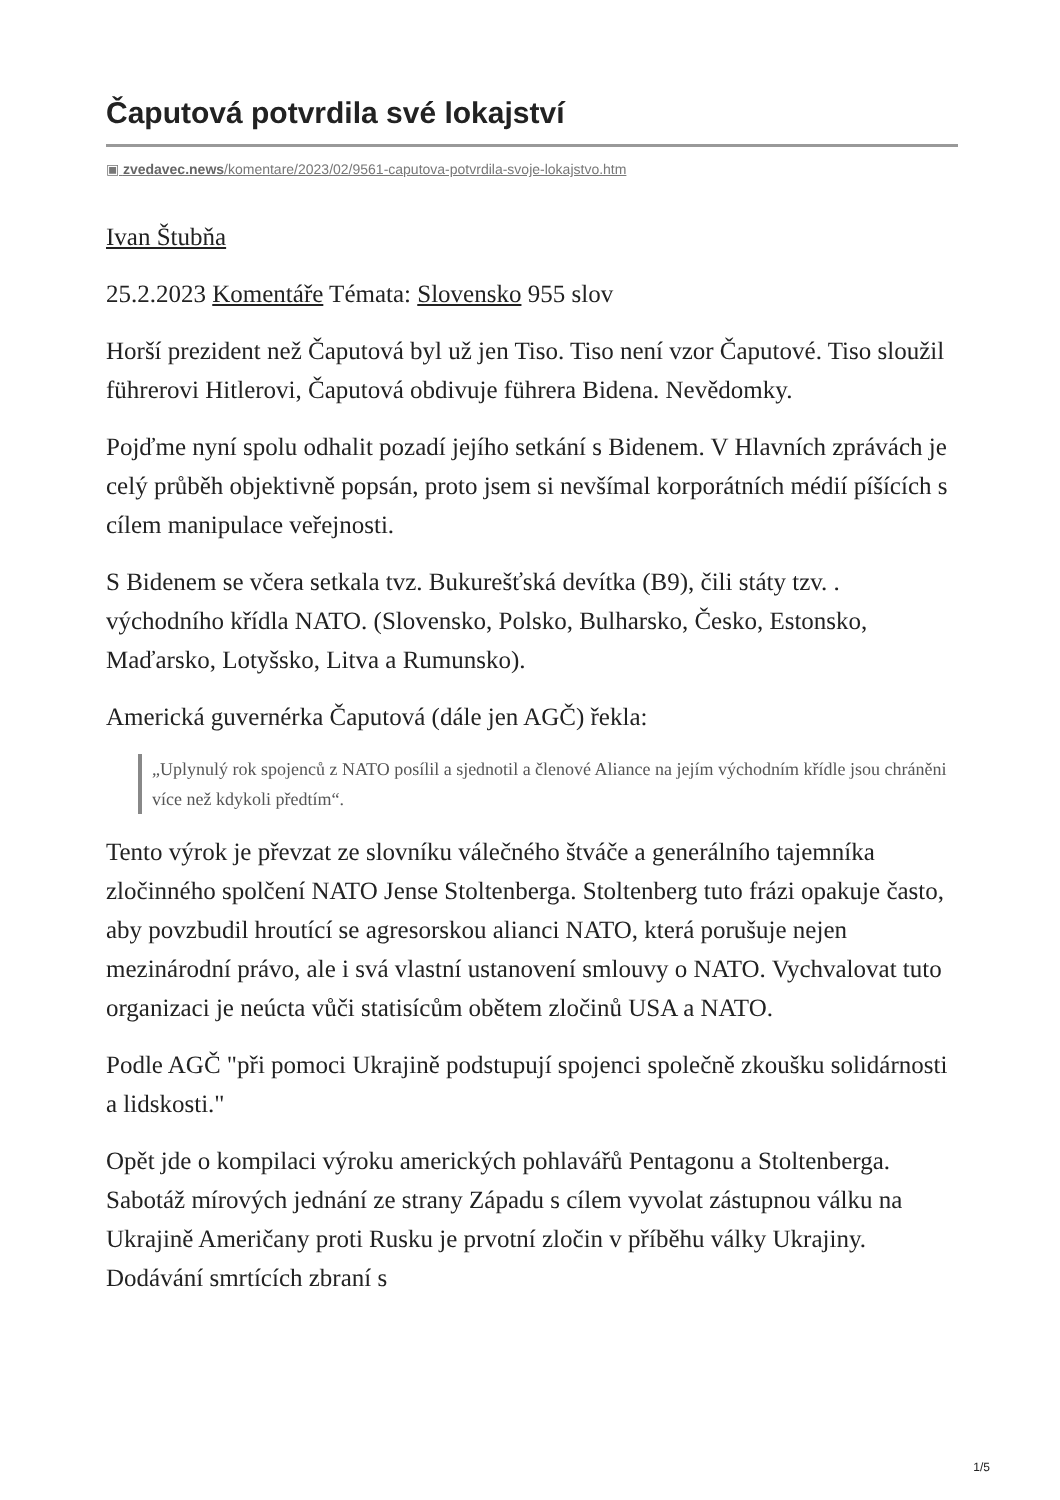Čaputová potvrdila své lokajství
▣ zvedavec.news/komentare/2023/02/9561-caputova-potvrdila-svoje-lokajstvo.htm
Ivan Štubňa
25.2.2023 Komentáře Témata: Slovensko 955 slov
Horší prezident než Čaputová byl už jen Tiso. Tiso není vzor Čaputové. Tiso sloužil führerovi Hitlerovi, Čaputová obdivuje führera Bidena. Nevědomky.
Pojďme nyní spolu odhalit pozadí jejího setkání s Bidenem. V Hlavních zprávách je celý průběh objektivně popsán, proto jsem si nevšímal korporátních médií píšících s cílem manipulace veřejnosti.
S Bidenem se včera setkala tvz. Bukurešťská devítka (B9), čili státy tzv. . východního křídla NATO. (Slovensko, Polsko, Bulharsko, Česko, Estonsko, Maďarsko, Lotyšsko, Litva a Rumunsko).
Americká guvernérka Čaputová (dále jen AGČ) řekla:
„Uplynulý rok spojenců z NATO posílil a sjednotil a členové Aliance na jejím východním křídle jsou chráněni více než kdykoli předtím“.
Tento výrok je převzat ze slovníku válečného štváče a generálního tajemníka zločinného spolčení NATO Jense Stoltenberga. Stoltenberg tuto frázi opakuje často, aby povzbudil hroutící se agresorskou alianci NATO, která porušuje nejen mezinárodní právo, ale i svá vlastní ustanovení smlouvy o NATO. Vychvalovat tuto organizaci je neúcta vůči statisícům obětem zločinů USA a NATO.
Podle AGČ "při pomoci Ukrajině podstupují spojenci společně zkoušku solidárnosti a lidskosti."
Opět jde o kompilaci výroku amerických pohlavářů Pentagonu a Stoltenberga. Sabotáž mírových jednání ze strany Západu s cílem vyvolat zástupnou válku na Ukrajině Američany proti Rusku je prvotní zločin v příběhu války Ukrajiny. Dodávání smrtících zbraní s
1/5